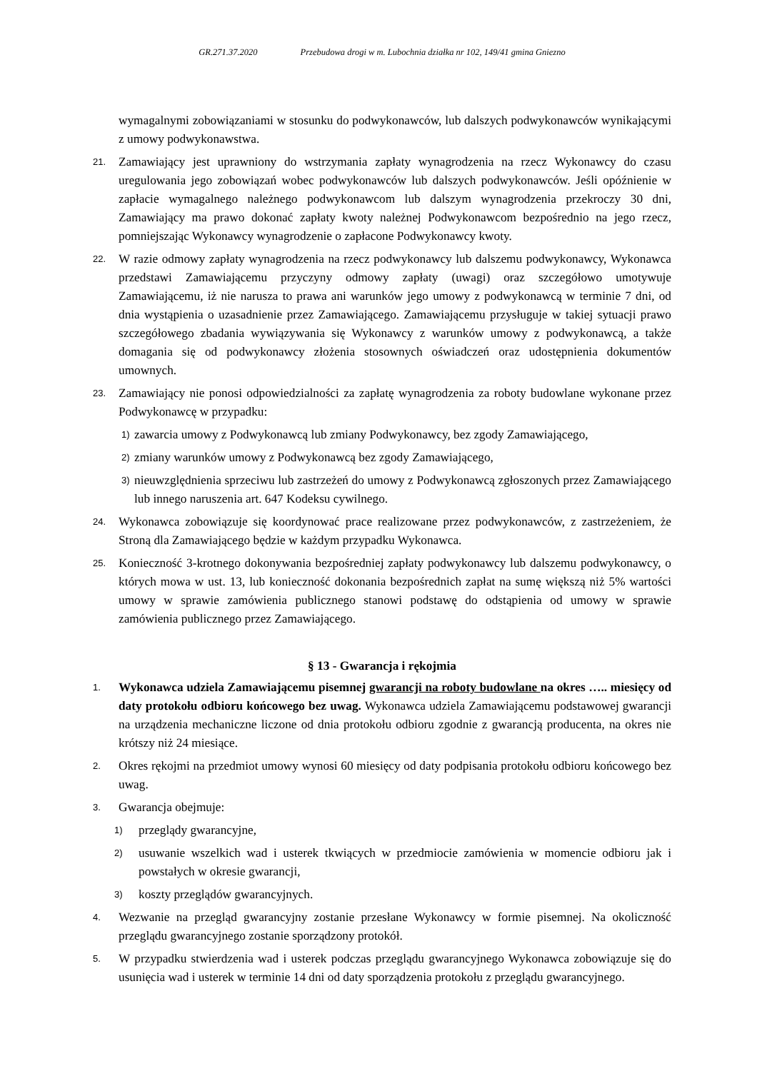GR.271.37.2020 Przebudowa drogi w m. Lubochnia działka nr 102, 149/41 gmina Gniezno
wymagalnymi zobowiązaniami w stosunku do podwykonawców, lub dalszych podwykonawców wynikającymi z umowy podwykonawstwa.
21.
Zamawiający jest uprawniony do wstrzymania zapłaty wynagrodzenia na rzecz Wykonawcy do czasu uregulowania jego zobowiązań wobec podwykonawców lub dalszych podwykonawców. Jeśli opóźnienie w zapłacie wymagalnego należnego podwykonawcom lub dalszym wynagrodzenia przekroczy 30 dni, Zamawiający ma prawo dokonać zapłaty kwoty należnej Podwykonawcom bezpośrednio na jego rzecz, pomniejszając Wykonawcy wynagrodzenie o zapłacone Podwykonawcy kwoty.
22.
W razie odmowy zapłaty wynagrodzenia na rzecz podwykonawcy lub dalszemu podwykonawcy, Wykonawca przedstawi Zamawiającemu przyczyny odmowy zapłaty (uwagi) oraz szczegółowo umotywuje Zamawiającemu, iż nie narusza to prawa ani warunków jego umowy z podwykonawcą w terminie 7 dni, od dnia wystąpienia o uzasadnienie przez Zamawiającego. Zamawiającemu przysługuje w takiej sytuacji prawo szczegółowego zbadania wywiązywania się Wykonawcy z warunków umowy z podwykonawcą, a także domagania się od podwykonawcy złożenia stosownych oświadczeń oraz udostępnienia dokumentów umownych.
23.
Zamawiający nie ponosi odpowiedzialności za zapłatę wynagrodzenia za roboty budowlane wykonane przez Podwykonawcę w przypadku:
1)
zawarcia umowy z Podwykonawcą lub zmiany Podwykonawcy, bez zgody Zamawiającego,
2)
zmiany warunków umowy z Podwykonawcą bez zgody Zamawiającego,
3)
nieuwzględnienia sprzeciwu lub zastrzeżeń do umowy z Podwykonawcą zgłoszonych przez Zamawiającego lub innego naruszenia art. 647 Kodeksu cywilnego.
24.
Wykonawca zobowiązuje się koordynować prace realizowane przez podwykonawców, z zastrzeżeniem, że Stroną dla Zamawiającego będzie w każdym przypadku Wykonawca.
25.
Konieczność 3-krotnego dokonywania bezpośredniej zapłaty podwykonawcy lub dalszemu podwykonawcy, o których mowa w ust. 13, lub konieczność dokonania bezpośrednich zapłat na sumę większą niż 5% wartości umowy w sprawie zamówienia publicznego stanowi podstawę do odstąpienia od umowy w sprawie zamówienia publicznego przez Zamawiającego.
§ 13 - Gwarancja i rękojmia
1.
Wykonawca udziela Zamawiającemu pisemnej gwarancji na roboty budowlane na okres ….. miesięcy od daty protokołu odbioru końcowego bez uwag. Wykonawca udziela Zamawiającemu podstawowej gwarancji na urządzenia mechaniczne liczone od dnia protokołu odbioru zgodnie z gwarancją producenta, na okres nie krótszy niż 24 miesiące.
2.
Okres rękojmi na przedmiot umowy wynosi 60 miesięcy od daty podpisania protokołu odbioru końcowego bez uwag.
3.
Gwarancja obejmuje:
1)
przeglądy gwarancyjne,
2)
usuwanie wszelkich wad i usterek tkwiących w przedmiocie zamówienia w momencie odbioru jak i powstałych w okresie gwarancji,
3)
koszty przeglądów gwarancyjnych.
4.
Wezwanie na przegląd gwarancyjny zostanie przesłane Wykonawcy w formie pisemnej. Na okoliczność przeglądu gwarancyjnego zostanie sporządzony protokół.
5.
W przypadku stwierdzenia wad i usterek podczas przeglądu gwarancyjnego Wykonawca zobowiązuje się do usunięcia wad i usterek w terminie 14 dni od daty sporządzenia protokołu z przeglądu gwarancyjnego.